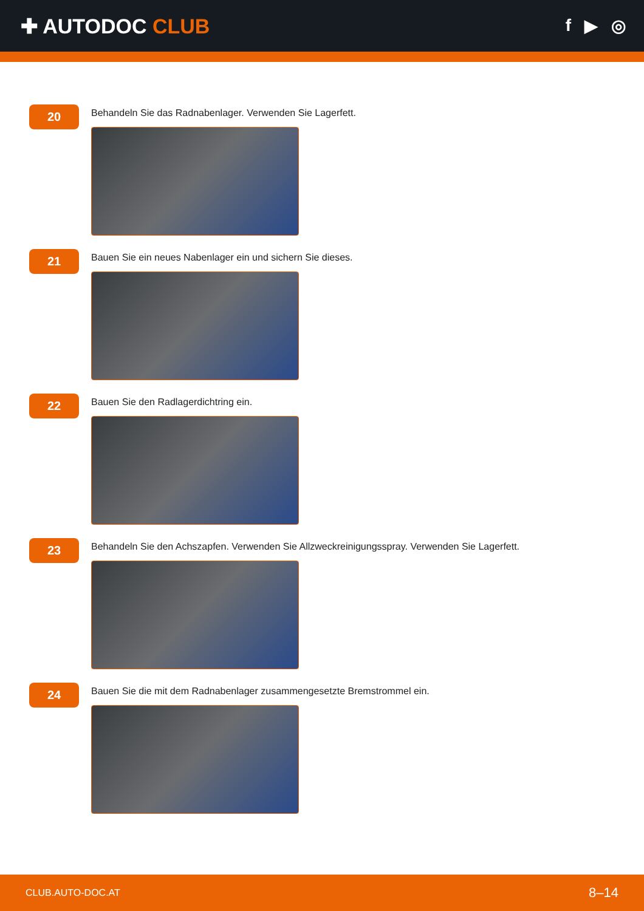✚ AUTODOC CLUB
f ▶ ◎
20
Behandeln Sie das Radnabenlager. Verwenden Sie Lagerfett.
21
Bauen Sie ein neues Nabenlager ein und sichern Sie dieses.
22
Bauen Sie den Radlagerdichtring ein.
23
Behandeln Sie den Achszapfen. Verwenden Sie Allzweckreinigungsspray. Verwenden Sie Lagerfett.
24
Bauen Sie die mit dem Radnabenlager zusammengesetzte Bremstrommel ein.
CLUB.AUTO-DOC.AT 8–14